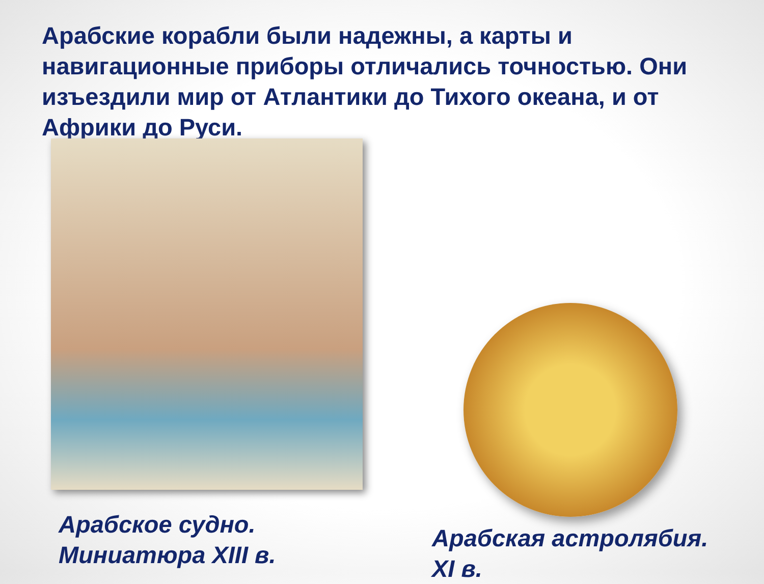Арабские корабли были надежны, а карты и навигационные приборы отличались точностью. Они изъездили мир от Атлантики до Тихого океана, и от Африки до Руси.
Арабское судно.
Миниатюра XIII в.
Арабская астролябия.
XI в.